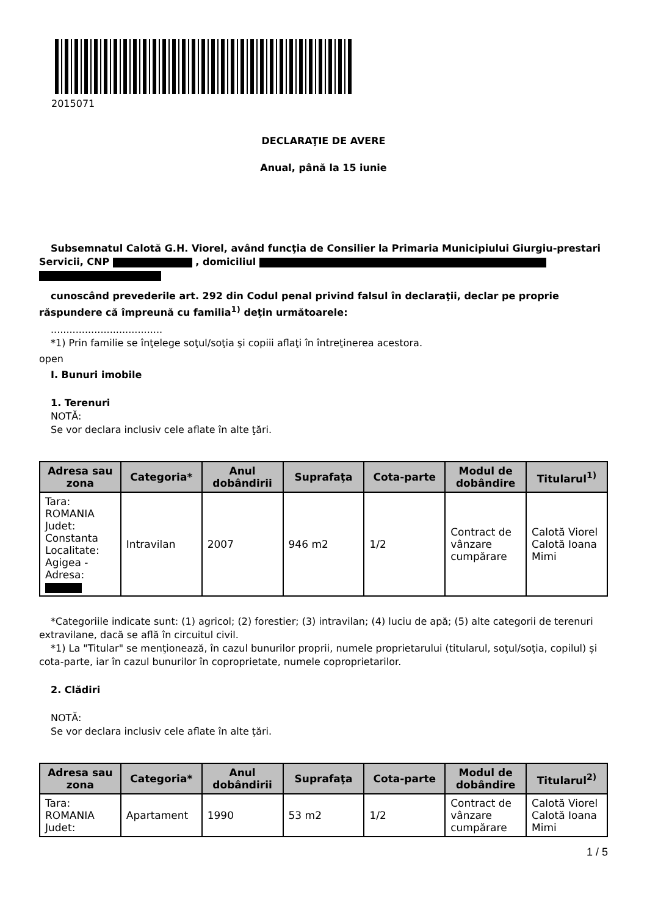2015071
DECLARAŢIE DE AVERE
Anual, până la 15 iunie
Subsemnatul Calotă G.H. Viorel, având funcţia de Consilier la Primaria Municipiului Giurgiu-prestari Servicii, CNP , domiciliul
cunoscând prevederile art. 292 din Codul penal privind falsul în declaraţii, declar pe proprie răspundere că împreună cu familia<sup>1)</sup> deţin următoarele:
....................................
*1) Prin familie se înţelege soţul/soţia şi copiii aflaţi în întreţinerea acestora.
open
I. Bunuri imobile
1. Terenuri
NOTĂ:
Se vor declara inclusiv cele aflate în alte ţări.
| Adresa sau zona | Categoria* | Anul dobândirii | Suprafaţa | Cota-parte | Modul de dobândire | Titularul<sup>1)</sup> |
| --- | --- | --- | --- | --- | --- | --- |
| Tara: ROMANIA Judet: Constanta Localitate: Agigea - Adresa: | Intravilan | 2007 | 946 m2 | 1/2 | Contract de vânzare cumpărare | Calotă Viorel Calotă Ioana Mimi |
*Categoriile indicate sunt: (1) agricol; (2) forestier; (3) intravilan; (4) luciu de apă; (5) alte categorii de terenuri extravilane, dacă se află în circuitul civil.
*1) La "Titular" se menţionează, în cazul bunurilor proprii, numele proprietarului (titularul, soţul/soţia, copilul) și cota-parte, iar în cazul bunurilor în coproprietate, numele coproprietarilor.
2. Clădiri
NOTĂ:
Se vor declara inclusiv cele aflate în alte ţări.
| Adresa sau zona | Categoria* | Anul dobândirii | Suprafaţa | Cota-parte | Modul de dobândire | Titularul<sup>2)</sup> |
| --- | --- | --- | --- | --- | --- | --- |
| Tara: ROMANIA Judet: | Apartament | 1990 | 53 m2 | 1/2 | Contract de vânzare cumpărare | Calotă Viorel Calotă Ioana Mimi |
1 / 5